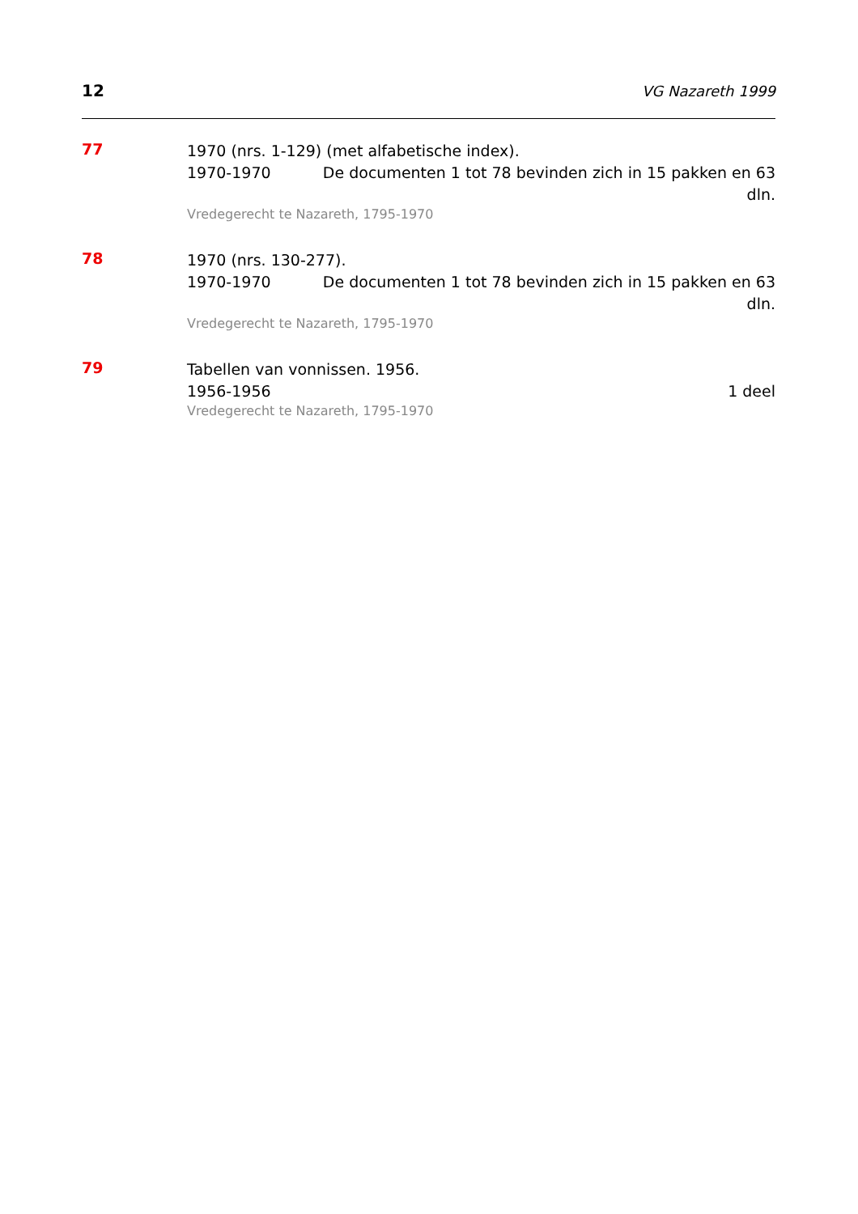12 VG Nazareth 1999
77
1970 (nrs. 1-129) (met alfabetische index).
1970-1970 De documenten 1 tot 78 bevinden zich in 15 pakken en 63 dln.
Vredegerecht te Nazareth, 1795-1970
78
1970 (nrs. 130-277).
1970-1970 De documenten 1 tot 78 bevinden zich in 15 pakken en 63 dln.
Vredegerecht te Nazareth, 1795-1970
79
Tabellen van vonnissen. 1956.
1956-1956 1 deel
Vredegerecht te Nazareth, 1795-1970